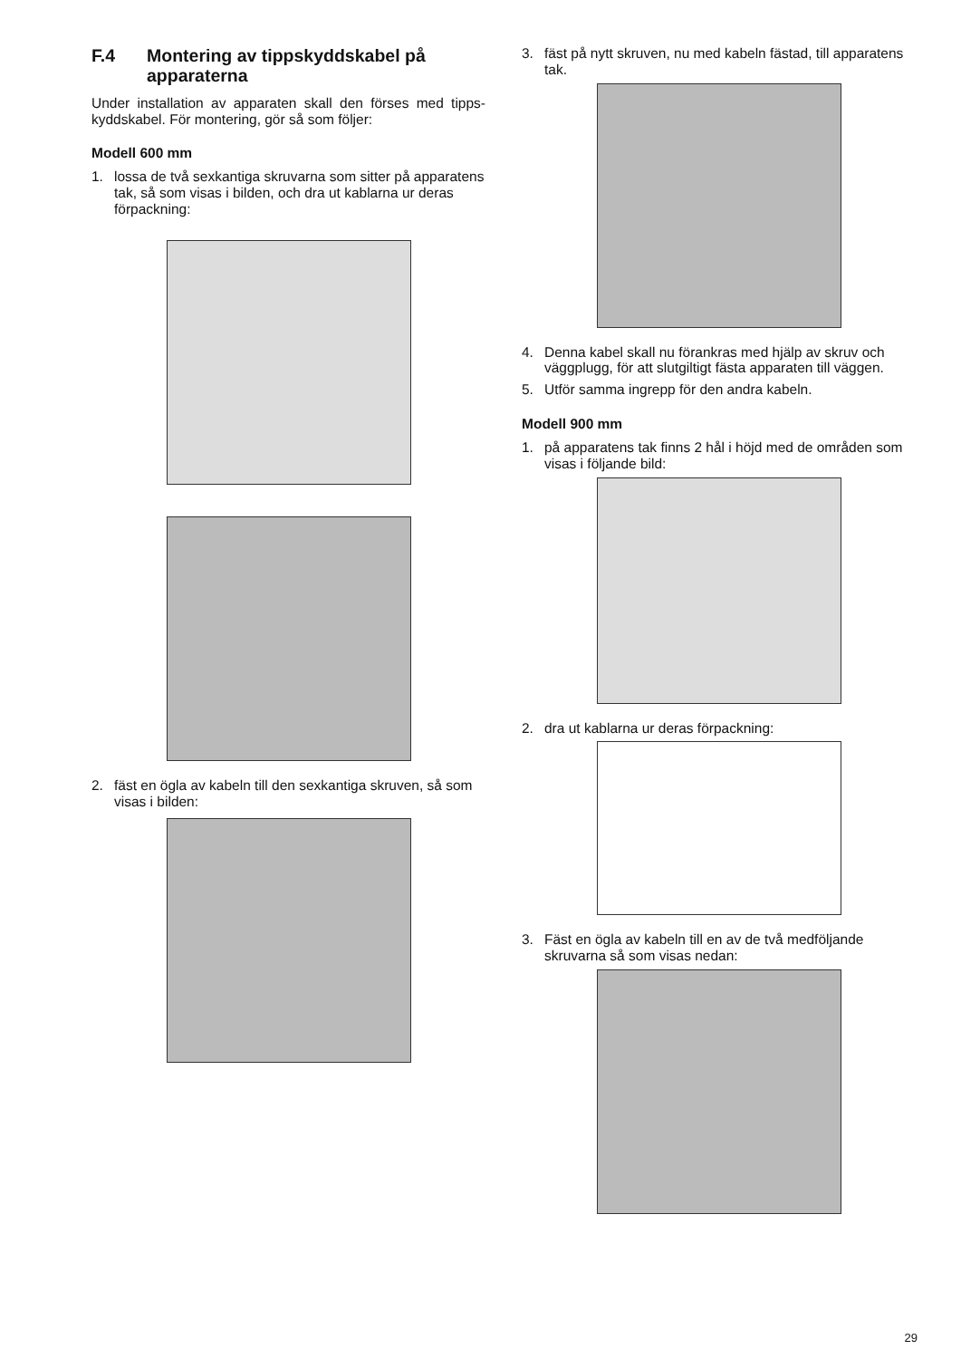F.4 Montering av tippskyddskabel på apparaterna
Under installation av apparaten skall den förses med tipps­kyddskabel. För montering, gör så som följer:
Modell 600 mm
1. lossa de två sexkantiga skruvarna som sitter på appara­tens tak, så som visas i bilden, och dra ut kablarna ur deras förpackning:
2. fäst en ögla av kabeln till den sexkantiga skruven, så som visas i bilden:
3. fäst på nytt skruven, nu med kabeln fästad, till apparatens tak.
4. Denna kabel skall nu förankras med hjälp av skruv och väggplugg, för att slutgiltigt fästa apparaten till väggen.
5. Utför samma ingrepp för den andra kabeln.
Modell 900 mm
1. på apparatens tak finns 2 hål i höjd med de områden som visas i följande bild:
2. dra ut kablarna ur deras förpackning:
3. Fäst en ögla av kabeln till en av de två medföljande skruvarna så som visas nedan:
29